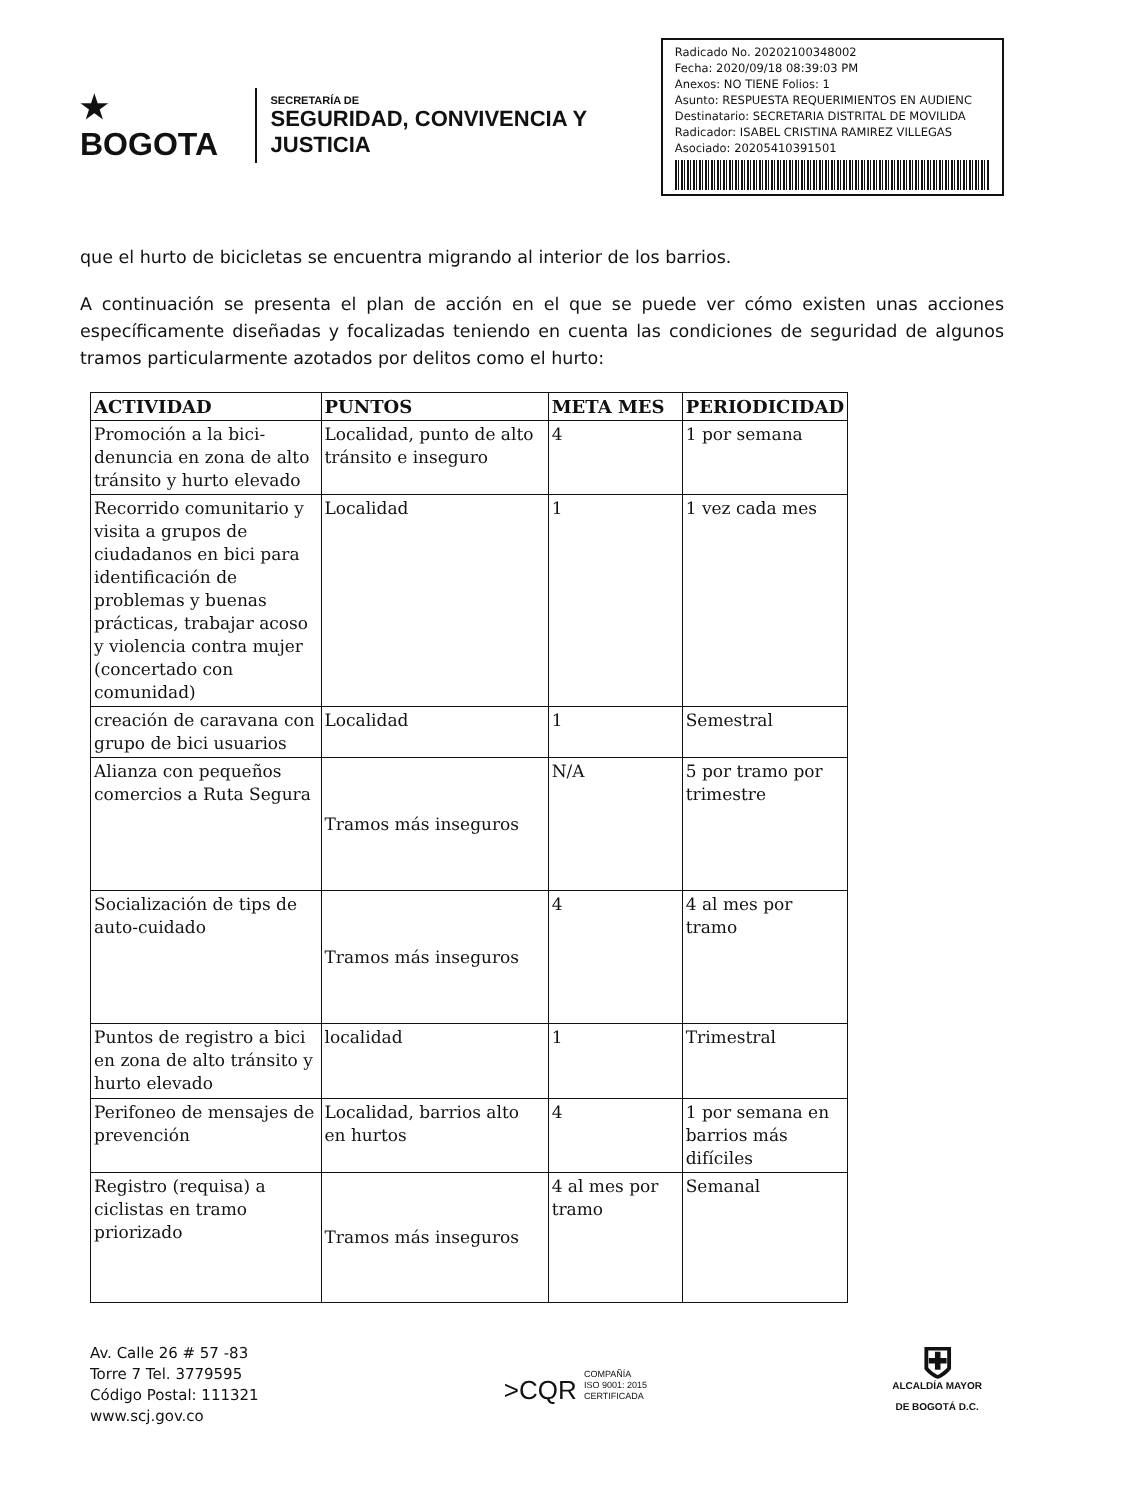★ BOGOTA
SECRETARÍA DE
SEGURIDAD, CONVIVENCIA Y JUSTICIA
Radicado No. 20202100348002
Fecha: 2020/09/18 08:39:03 PM
Anexos: NO TIENE Folios: 1
Asunto: RESPUESTA REQUERIMIENTOS EN AUDIENC
Destinatario: SECRETARIA DISTRITAL DE MOVILIDA
Radicador: ISABEL CRISTINA RAMIREZ VILLEGAS
Asociado: 20205410391501
que el hurto de bicicletas se encuentra migrando al interior de los barrios.
A continuación se presenta el plan de acción en el que se puede ver cómo existen unas acciones específicamente diseñadas y focalizadas teniendo en cuenta las condiciones de seguridad de algunos tramos particularmente azotados por delitos como el hurto:
| ACTIVIDAD | PUNTOS | META MES | PERIODICIDAD |
| --- | --- | --- | --- |
| Promoción a la bici-denuncia en zona de alto tránsito y hurto elevado | Localidad, punto de alto tránsito e inseguro | 4 | 1 por semana |
| Recorrido comunitario y visita a grupos de ciudadanos en bici para identificación de problemas y buenas prácticas, trabajar acoso y violencia contra mujer (concertado con comunidad) | Localidad | 1 | 1 vez cada mes |
| creación de caravana con grupo de bici usuarios | Localidad | 1 | Semestral |
| Alianza con pequeños comercios a Ruta Segura | Tramos más inseguros | N/A | 5 por tramo por trimestre |
| Socialización de tips de auto-cuidado | Tramos más inseguros | 4 | 4 al mes por tramo |
| Puntos de registro a bici en zona de alto tránsito y hurto elevado | localidad | 1 | Trimestral |
| Perifoneo de mensajes de prevención | Localidad, barrios alto en hurtos | 4 | 1 por semana en barrios más difíciles |
| Registro (requisa) a ciclistas en tramo priorizado | Tramos más inseguros | 4 al mes por tramo | Semanal |
Av. Calle 26 # 57 -83
Torre 7 Tel. 3779595
Código Postal: 111321
www.scj.gov.co
>CQR COMPAÑÍA
ISO 9001: 2015
CERTIFICADA
⛨
ALCALDÍA MAYOR
DE BOGOTÁ D.C.